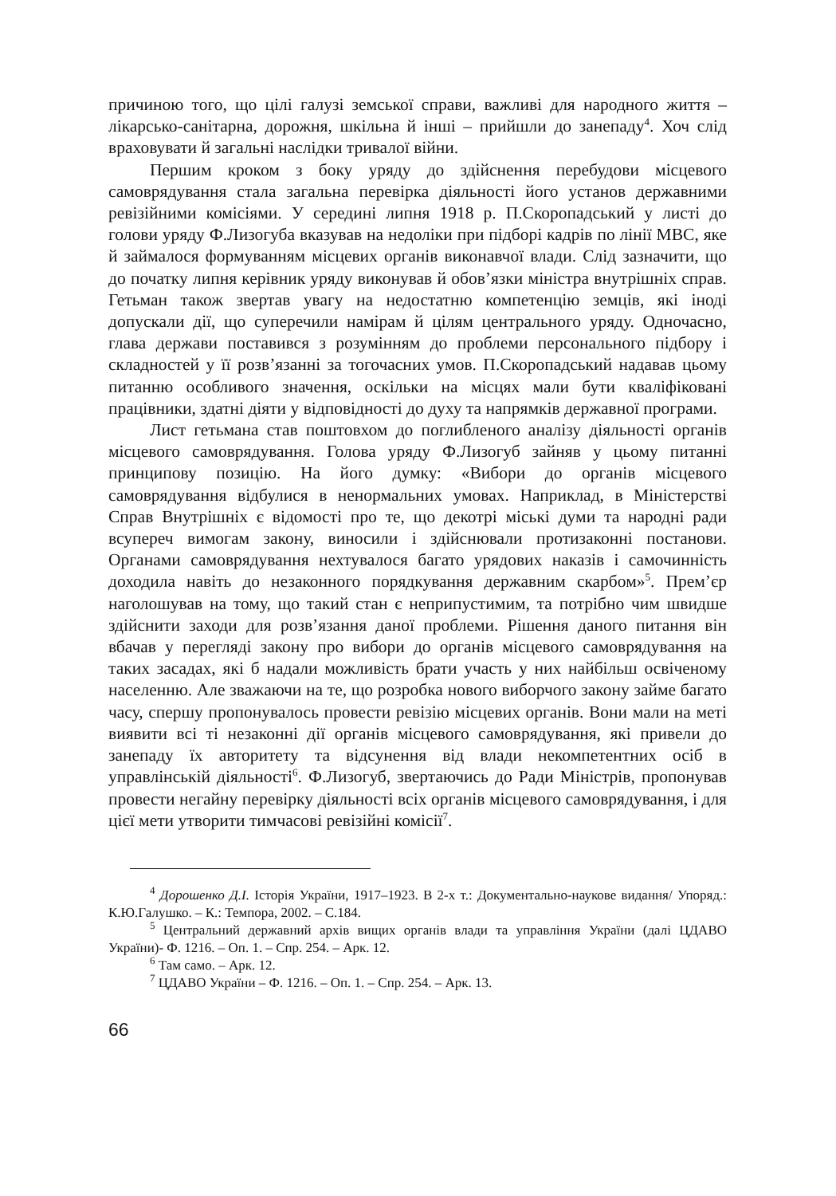причиною того, що цілі галузі земської справи, важливі для народного життя – лікарсько-санітарна, дорожня, шкільна й інші – прийшли до занепаду<sup>4</sup>. Хоч слід враховувати й загальні наслідки тривалої війни.
Першим кроком з боку уряду до здійснення перебудови місцевого самоврядування стала загальна перевірка діяльності його установ державними ревізійними комісіями. У середині липня 1918 р. П.Скоропадський у листі до голови уряду Ф.Лизогуба вказував на недоліки при підборі кадрів по лінії МВС, яке й займалося формуванням місцевих органів виконавчої влади. Слід зазначити, що до початку липня керівник уряду виконував й обов’язки міністра внутрішніх справ. Гетьман також звертав увагу на недостатню компетенцію земців, які іноді допускали дії, що суперечили намірам й цілям центрального уряду. Одночасно, глава держави поставився з розумінням до проблеми персонального підбору і складностей у її розв’язанні за тогочасних умов. П.Скоропадський надавав цьому питанню особливого значення, оскільки на місцях мали бути кваліфіковані працівники, здатні діяти у відповідності до духу та напрямків державної програми.
Лист гетьмана став поштовхом до поглибленого аналізу діяльності органів місцевого самоврядування. Голова уряду Ф.Лизогуб зайняв у цьому питанні принципову позицію. На його думку: «Вибори до органів місцевого самоврядування відбулися в ненормальних умовах. Наприклад, в Міністерстві Справ Внутрішніх є відомості про те, що декотрі міські думи та народні ради всупереч вимогам закону, виносили і здійснювали протизаконні постанови. Органами самоврядування нехтувалося багато урядових наказів і самочинність доходила навіть до незаконного порядкування державним скарбом»<sup>5</sup>. Прем’єр наголошував на тому, що такий стан є неприпустимим, та потрібно чим швидше здійснити заходи для розв’язання даної проблеми. Рішення даного питання він вбачав у перегляді закону про вибори до органів місцевого самоврядування на таких засадах, які б надали можливість брати участь у них найбільш освіченому населенню. Але зважаючи на те, що розробка нового виборчого закону займе багато часу, спершу пропонувалось провести ревізію місцевих органів. Вони мали на меті виявити всі ті незаконні дії органів місцевого самоврядування, які привели до занепаду їх авторитету та відсунення від влади некомпетентних осіб в управлінській діяльності<sup>6</sup>. Ф.Лизогуб, звертаючись до Ради Міністрів, пропонував провести негайну перевірку діяльності всіх органів місцевого самоврядування, і для цієї мети утворити тимчасові ревізійні комісії<sup>7</sup>.
<sup>4</sup> Дорошенко Д.І. Історія України, 1917–1923. В 2-х т.: Документально-наукове видання/ Упоряд.: К.Ю.Галушко. – К.: Темпора, 2002. – С.184.
<sup>5</sup> Центральний державний архів вищих органів влади та управління України (далі ЦДАВО України)- Ф. 1216. – Оп. 1. – Спр. 254. – Арк. 12.
<sup>6</sup> Там само. – Арк. 12.
<sup>7</sup> ЦДАВО України – Ф. 1216. – Оп. 1. – Спр. 254. – Арк. 13.
66